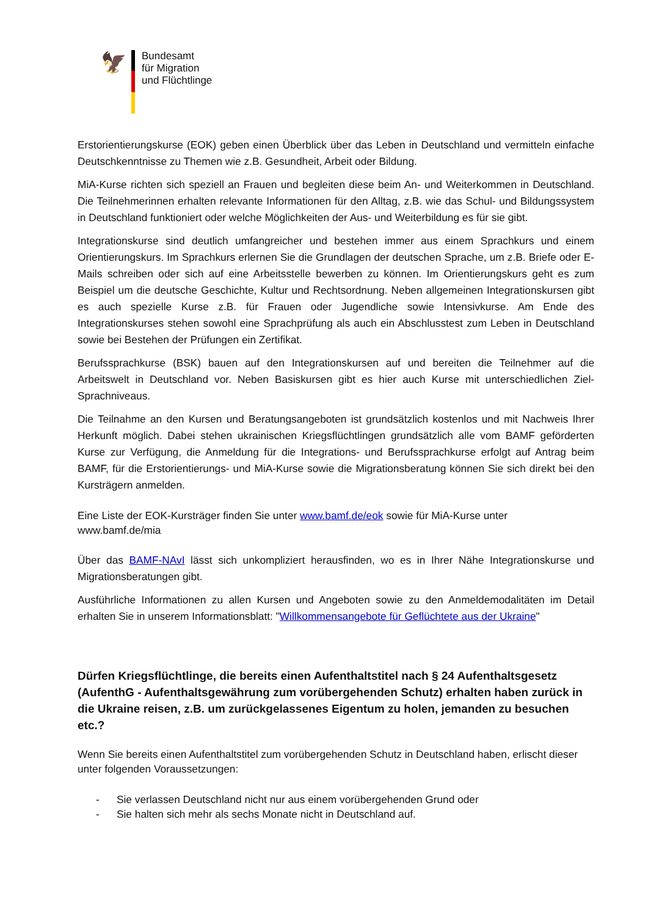🦅
Bundesamt
für Migration
und Flüchtlinge
Erstorientierungskurse (EOK) geben einen Überblick über das Leben in Deutschland und vermitteln einfache Deutschkenntnisse zu Themen wie z.B. Gesundheit, Arbeit oder Bildung.
MiA-Kurse richten sich speziell an Frauen und begleiten diese beim An- und Weiterkommen in Deutschland. Die Teilnehmerinnen erhalten relevante Informationen für den Alltag, z.B. wie das Schul- und Bildungssystem in Deutschland funktioniert oder welche Möglichkeiten der Aus- und Weiterbildung es für sie gibt.
Integrationskurse sind deutlich umfangreicher und bestehen immer aus einem Sprachkurs und einem Orientierungskurs. Im Sprachkurs erlernen Sie die Grundlagen der deutschen Sprache, um z.B. Briefe oder E-Mails schreiben oder sich auf eine Arbeitsstelle bewerben zu können. Im Orientierungskurs geht es zum Beispiel um die deutsche Geschichte, Kultur und Rechtsordnung. Neben allgemeinen Integrationskursen gibt es auch spezielle Kurse z.B. für Frauen oder Jugendliche sowie Intensivkurse. Am Ende des Integrationskurses stehen sowohl eine Sprachprüfung als auch ein Abschlusstest zum Leben in Deutschland sowie bei Bestehen der Prüfungen ein Zertifikat.
Berufssprachkurse (BSK) bauen auf den Integrationskursen auf und bereiten die Teilnehmer auf die Arbeitswelt in Deutschland vor. Neben Basiskursen gibt es hier auch Kurse mit unterschiedlichen Ziel-Sprachniveaus.
Die Teilnahme an den Kursen und Beratungsangeboten ist grundsätzlich kostenlos und mit Nachweis Ihrer Herkunft möglich. Dabei stehen ukrainischen Kriegsflüchtlingen grundsätzlich alle vom BAMF geförderten Kurse zur Verfügung, die Anmeldung für die Integrations- und Berufssprachkurse erfolgt auf Antrag beim BAMF, für die Erstorientierungs- und MiA-Kurse sowie die Migrationsberatung können Sie sich direkt bei den Kursträgern anmelden.
Eine Liste der EOK-Kursträger finden Sie unter www.bamf.de/eok sowie für MiA-Kurse unter
www.bamf.de/mia
Über das BAMF-NAvI lässt sich unkompliziert herausfinden, wo es in Ihrer Nähe Integrationskurse und Migrationsberatungen gibt.
Ausführliche Informationen zu allen Kursen und Angeboten sowie zu den Anmeldemodalitäten im Detail erhalten Sie in unserem Informationsblatt: "Willkommensangebote für Geflüchtete aus der Ukraine"
Dürfen Kriegsflüchtlinge, die bereits einen Aufenthaltstitel nach § 24 Aufenthaltsgesetz (AufenthG - Aufenthaltsgewährung zum vorübergehenden Schutz) erhalten haben zurück in die Ukraine reisen, z.B. um zurückgelassenes Eigentum zu holen, jemanden zu besuchen etc.?
Wenn Sie bereits einen Aufenthaltstitel zum vorübergehenden Schutz in Deutschland haben, erlischt dieser unter folgenden Voraussetzungen:
- Sie verlassen Deutschland nicht nur aus einem vorübergehenden Grund oder
- Sie halten sich mehr als sechs Monate nicht in Deutschland auf.